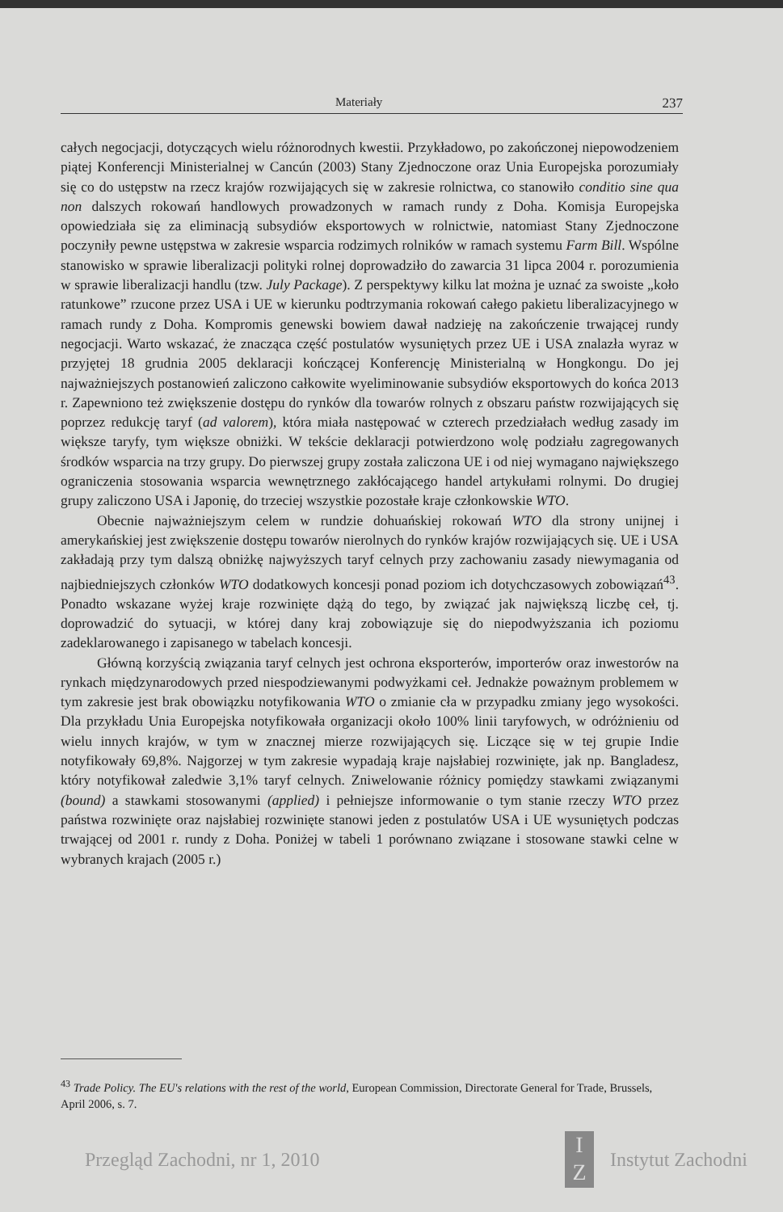Materiały 237
całych negocjacji, dotyczących wielu różnorodnych kwestii. Przykładowo, po zakończonej niepowodzeniem piątej Konferencji Ministerialnej w Cancún (2003) Stany Zjednoczone oraz Unia Europejska porozumiały się co do ustępstw na rzecz krajów rozwijających się w zakresie rolnictwa, co stanowiło conditio sine qua non dalszych rokowań handlowych prowadzonych w ramach rundy z Doha. Komisja Europejska opowiedziała się za eliminacją subsydiów eksportowych w rolnictwie, natomiast Stany Zjednoczone poczyniły pewne ustępstwa w zakresie wsparcia rodzimych rolników w ramach systemu Farm Bill. Wspólne stanowisko w sprawie liberalizacji polityki rolnej doprowadziło do zawarcia 31 lipca 2004 r. porozumienia w sprawie liberalizacji handlu (tzw. July Package). Z perspektywy kilku lat można je uznać za swoiste „koło ratunkowe” rzucone przez USA i UE w kierunku podtrzymania rokowań całego pakietu liberalizacyjnego w ramach rundy z Doha. Kompromis genewski bowiem dawał nadzieję na zakończenie trwającej rundy negocjacji. Warto wskazać, że znacząca część postulatów wysuniętych przez UE i USA znalazła wyraz w przyjętej 18 grudnia 2005 deklaracji kończącej Konferencję Ministerialną w Hongkongu. Do jej najważniejszych postanowień zaliczono całkowite wyeliminowanie subsydiów eksportowych do końca 2013 r. Zapewniono też zwiększenie dostępu do rynków dla towarów rolnych z obszaru państw rozwijających się poprzez redukcję taryf (ad valorem), która miała następować w czterech przedziałach według zasady im większe taryfy, tym większe obniżki. W tekście deklaracji potwierdzono wolę podziału zagregowanych środków wsparcia na trzy grupy. Do pierwszej grupy została zaliczona UE i od niej wymagano największego ograniczenia stosowania wsparcia wewnętrznego zakłócającego handel artykułami rolnymi. Do drugiej grupy zaliczono USA i Japonię, do trzeciej wszystkie pozostałe kraje członkowskie WTO.
Obecnie najważniejszym celem w rundzie dohuańskiej rokowań WTO dla strony unijnej i amerykańskiej jest zwiększenie dostępu towarów nierolnych do rynków krajów rozwijających się. UE i USA zakładają przy tym dalszą obniżkę najwyższych taryf celnych przy zachowaniu zasady niewymagania od najbiedniejszych członków WTO dodatkowych koncesji ponad poziom ich dotychczasowych zobowiązań<sup>43</sup>. Ponadto wskazane wyżej kraje rozwinięte dążą do tego, by związać jak największą liczbę ceł, tj. doprowadzić do sytuacji, w której dany kraj zobowiązuje się do niepodwyższania ich poziomu zadeklarowanego i zapisanego w tabelach koncesji.
Główną korzyścią związania taryf celnych jest ochrona eksporterów, importerów oraz inwestorów na rynkach międzynarodowych przed niespodziewanymi podwyżkami ceł. Jednakże poważnym problemem w tym zakresie jest brak obowiązku notyfikowania WTO o zmianie cła w przypadku zmiany jego wysokości. Dla przykładu Unia Europejska notyfikowała organizacji około 100% linii taryfowych, w odróżnieniu od wielu innych krajów, w tym w znacznej mierze rozwijających się. Liczące się w tej grupie Indie notyfikowały 69,8%. Najgorzej w tym zakresie wypadają kraje najsłabiej rozwinięte, jak np. Bangladesz, który notyfikował zaledwie 3,1% taryf celnych. Zniwelowanie różnicy pomiędzy stawkami związanymi (bound) a stawkami stosowanymi (applied) i pełniejsze informowanie o tym stanie rzeczy WTO przez państwa rozwinięte oraz najsłabiej rozwinięte stanowi jeden z postulatów USA i UE wysuniętych podczas trwającej od 2001 r. rundy z Doha. Poniżej w tabeli 1 porównano związane i stosowane stawki celne w wybranych krajach (2005 r.)
<sup>43</sup> Trade Policy. The EU's relations with the rest of the world, European Commission, Directorate General for Trade, Brussels, April 2006, s. 7.
Przegląd Zachodni, nr 1, 2010 I
Z Instytut Zachodni